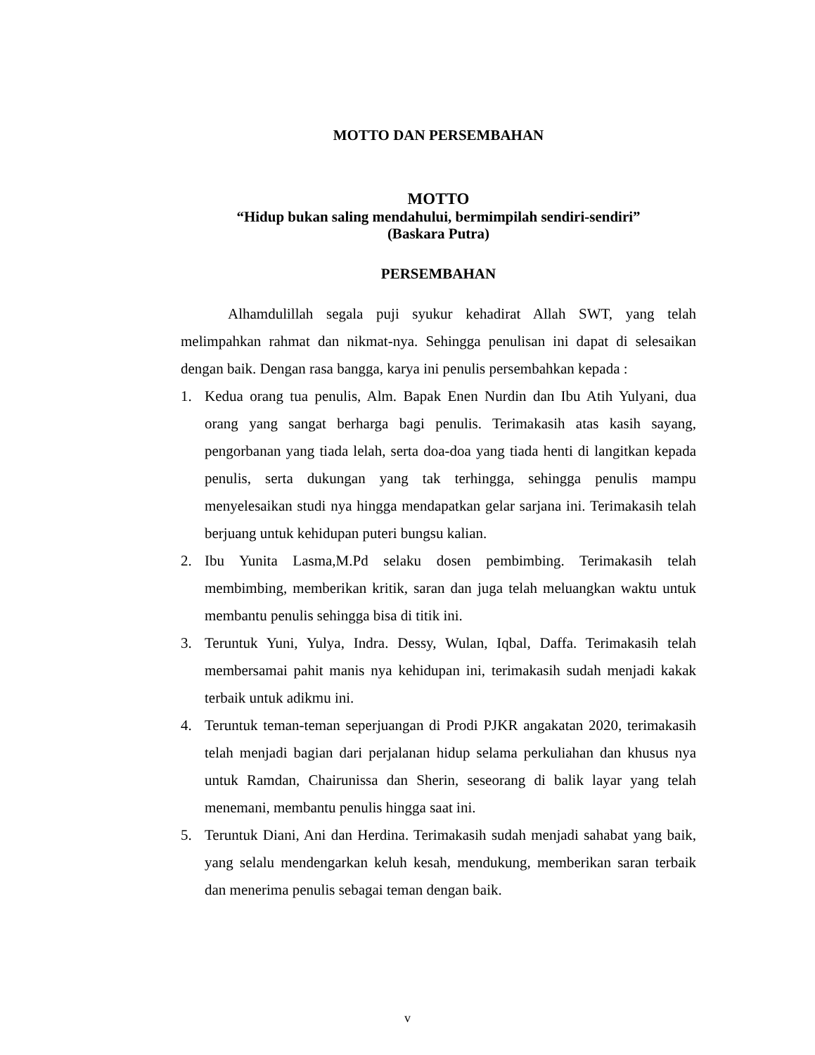MOTTO DAN PERSEMBAHAN
MOTTO
“Hidup bukan saling mendahului, bermimpilah sendiri-sendiri”
(Baskara Putra)
PERSEMBAHAN
Alhamdulillah segala puji syukur kehadirat Allah SWT, yang telah melimpahkan rahmat dan nikmat-nya. Sehingga penulisan ini dapat di selesaikan dengan baik. Dengan rasa bangga, karya ini penulis persembahkan kepada :
1. Kedua orang tua penulis, Alm. Bapak Enen Nurdin dan Ibu Atih Yulyani, dua orang yang sangat berharga bagi penulis. Terimakasih atas kasih sayang, pengorbanan yang tiada lelah, serta doa-doa yang tiada henti di langitkan kepada penulis, serta dukungan yang tak terhingga, sehingga penulis mampu menyelesaikan studi nya hingga mendapatkan gelar sarjana ini. Terimakasih telah berjuang untuk kehidupan puteri bungsu kalian.
2. Ibu Yunita Lasma,M.Pd selaku dosen pembimbing. Terimakasih telah membimbing, memberikan kritik, saran dan juga telah meluangkan waktu untuk membantu penulis sehingga bisa di titik ini.
3. Teruntuk Yuni, Yulya, Indra. Dessy, Wulan, Iqbal, Daffa. Terimakasih telah membersamai pahit manis nya kehidupan ini, terimakasih sudah menjadi kakak terbaik untuk adikmu ini.
4. Teruntuk teman-teman seperjuangan di Prodi PJKR angakatan 2020, terimakasih telah menjadi bagian dari perjalanan hidup selama perkuliahan dan khusus nya untuk Ramdan, Chairunissa dan Sherin, seseorang di balik layar yang telah menemani, membantu penulis hingga saat ini.
5. Teruntuk Diani, Ani dan Herdina. Terimakasih sudah menjadi sahabat yang baik, yang selalu mendengarkan keluh kesah, mendukung, memberikan saran terbaik dan menerima penulis sebagai teman dengan baik.
v